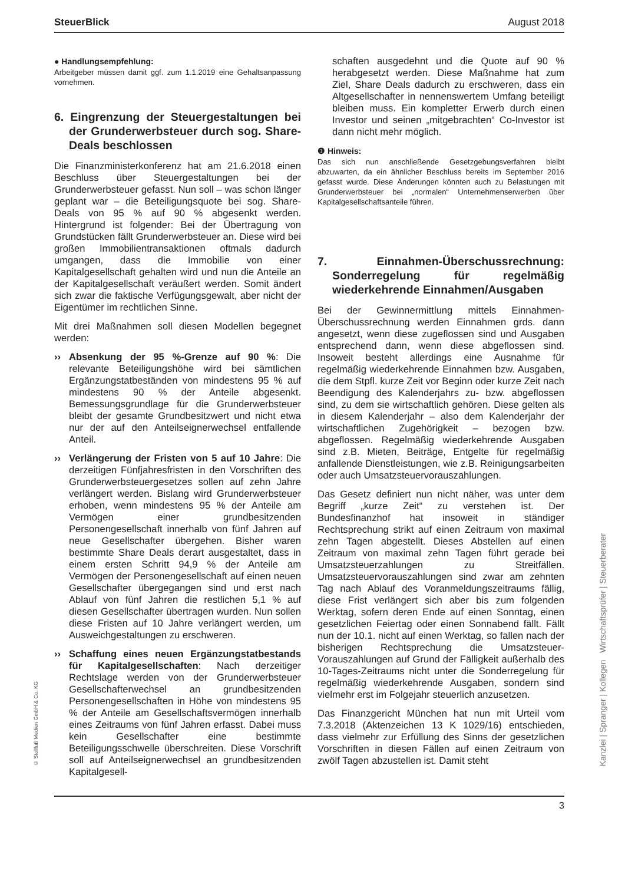SteuerBlick August 2018
● Handlungsempfehlung:
Arbeitgeber müssen damit ggf. zum 1.1.2019 eine Gehaltsanpassung vornehmen.
6. Eingrenzung der Steuergestaltungen bei der Grunderwerbsteuer durch sog. Share-Deals beschlossen
Die Finanzministerkonferenz hat am 21.6.2018 einen Beschluss über Steuergestaltungen bei der Grunderwerbsteuer gefasst. Nun soll – was schon länger geplant war – die Beteiligungsquote bei sog. Share-Deals von 95 % auf 90 % abgesenkt werden. Hintergrund ist folgender: Bei der Übertragung von Grundstücken fällt Grunderwerbsteuer an. Diese wird bei großen Immobilientransaktionen oftmals dadurch umgangen, dass die Immobilie von einer Kapitalgesellschaft gehalten wird und nun die Anteile an der Kapitalgesellschaft veräußert werden. Somit ändert sich zwar die faktische Verfügungsgewalt, aber nicht der Eigentümer im rechtlichen Sinne.
Mit drei Maßnahmen soll diesen Modellen begegnet werden:
›› Absenkung der 95 %-Grenze auf 90 %: Die relevante Beteiligungshöhe wird bei sämtlichen Ergänzungstatbeständen von mindestens 95 % auf mindestens 90 % der Anteile abgesenkt. Bemessungsgrundlage für die Grunderwerbsteuer bleibt der gesamte Grundbesitzwert und nicht etwa nur der auf den Anteilseignerwechsel entfallende Anteil.
›› Verlängerung der Fristen von 5 auf 10 Jahre: Die derzeitigen Fünfjahresfristen in den Vorschriften des Grunderwerbsteuergesetzes sollen auf zehn Jahre verlängert werden. Bislang wird Grunderwerbsteuer erhoben, wenn mindestens 95 % der Anteile am Vermögen einer grundbesitzenden Personengesellschaft innerhalb von fünf Jahren auf neue Gesellschafter übergehen. Bisher waren bestimmte Share Deals derart ausgestaltet, dass in einem ersten Schritt 94,9 % der Anteile am Vermögen der Personengesellschaft auf einen neuen Gesellschafter übergegangen sind und erst nach Ablauf von fünf Jahren die restlichen 5,1 % auf diesen Gesellschafter übertragen wurden. Nun sollen diese Fristen auf 10 Jahre verlängert werden, um Ausweichgestaltungen zu erschweren.
›› Schaffung eines neuen Ergänzungstatbestands für Kapitalgesellschaften: Nach derzeitiger Rechtslage werden von der Grunderwerbsteuer Gesellschafterwechsel an grundbesitzenden Personengesellschaften in Höhe von mindestens 95 % der Anteile am Gesellschaftsvermögen innerhalb eines Zeitraums von fünf Jahren erfasst. Dabei muss kein Gesellschafter eine bestimmte Beteiligungsschwelle überschreiten. Diese Vorschrift soll auf Anteilseignerwechsel an grundbesitzenden Kapitalgesell-
schaften ausgedehnt und die Quote auf 90 % herabgesetzt werden. Diese Maßnahme hat zum Ziel, Share Deals dadurch zu erschweren, dass ein Altgesellschafter in nennenswertem Umfang beteiligt bleiben muss. Ein kompletter Erwerb durch einen Investor und seinen „mitgebrachten“ Co-Investor ist dann nicht mehr möglich.
❶ Hinweis:
Das sich nun anschließende Gesetzgebungsverfahren bleibt abzuwarten, da ein ähnlicher Beschluss bereits im September 2016 gefasst wurde. Diese Änderungen könnten auch zu Belastungen mit Grunderwerbsteuer bei „normalen“ Unternehmenserwerben über Kapitalgesellschaftsanteile führen.
7. Einnahmen-Überschussrechnung: Sonderregelung für regelmäßig wiederkehrende Einnahmen/Ausgaben
Bei der Gewinnermittlung mittels Einnahmen-Überschussrechnung werden Einnahmen grds. dann angesetzt, wenn diese zugeflossen sind und Ausgaben entsprechend dann, wenn diese abgeflossen sind. Insoweit besteht allerdings eine Ausnahme für regelmäßig wiederkehrende Einnahmen bzw. Ausgaben, die dem Stpfl. kurze Zeit vor Beginn oder kurze Zeit nach Beendigung des Kalenderjahrs zu- bzw. abgeflossen sind, zu dem sie wirtschaftlich gehören. Diese gelten als in diesem Kalenderjahr – also dem Kalenderjahr der wirtschaftlichen Zugehörigkeit – bezogen bzw. abgeflossen. Regelmäßig wiederkehrende Ausgaben sind z.B. Mieten, Beiträge, Entgelte für regelmäßig anfallende Dienstleistungen, wie z.B. Reinigungsarbeiten oder auch Umsatzsteuervorauszahlungen.
Das Gesetz definiert nun nicht näher, was unter dem Begriff „kurze Zeit“ zu verstehen ist. Der Bundesfinanzhof hat insoweit in ständiger Rechtsprechung strikt auf einen Zeitraum von maximal zehn Tagen abgestellt. Dieses Abstellen auf einen Zeitraum von maximal zehn Tagen führt gerade bei Umsatzsteuerzahlungen zu Streitfällen. Umsatzsteuervorauszahlungen sind zwar am zehnten Tag nach Ablauf des Voranmeldungszeitraums fällig, diese Frist verlängert sich aber bis zum folgenden Werktag, sofern deren Ende auf einen Sonntag, einen gesetzlichen Feiertag oder einen Sonnabend fällt. Fällt nun der 10.1. nicht auf einen Werktag, so fallen nach der bisherigen Rechtsprechung die Umsatzsteuer-Vorauszahlungen auf Grund der Fälligkeit außerhalb des 10-Tages-Zeitraums nicht unter die Sonderregelung für regelmäßig wiederkehrende Ausgaben, sondern sind vielmehr erst im Folgejahr steuerlich anzusetzen.
Das Finanzgericht München hat nun mit Urteil vom 7.3.2018 (Aktenzeichen 13 K 1029/16) entschieden, dass vielmehr zur Erfüllung des Sinns der gesetzlichen Vorschriften in diesen Fällen auf einen Zeitraum von zwölf Tagen abzustellen ist. Damit steht
3
© Stollfuß Medien GmbH & Co. KG
Kanzlei | Spranger | Kollegen Wirtschaftsprüfer | Steuerberater